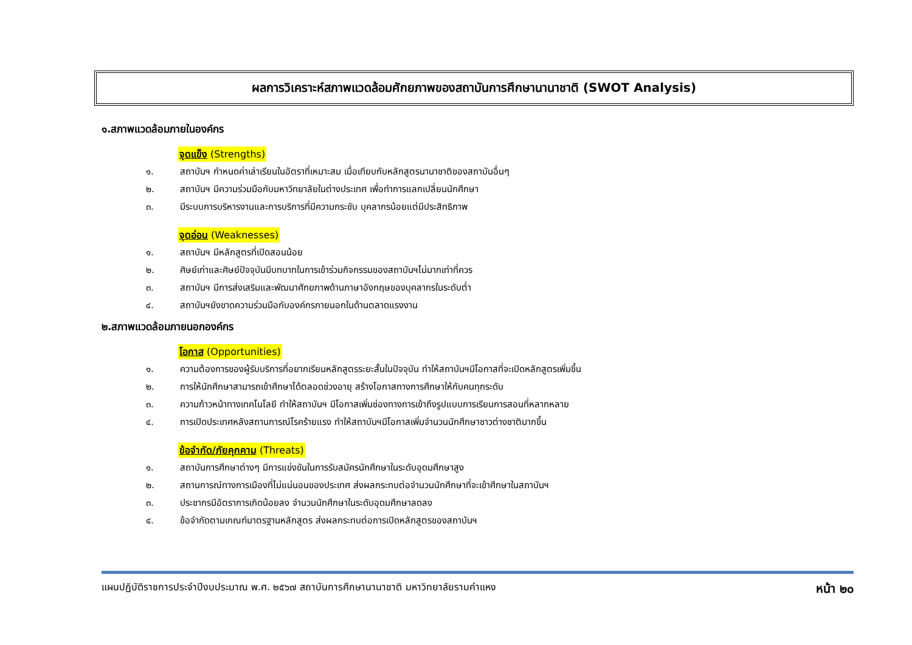ผลการวิเคราะห์สภาพแวดล้อมศักยภาพของสถาบันการศึกษานานาชาติ (SWOT Analysis)
๑.สภาพแวดล้อมภายในองค์กร
จุดแข็ง (Strengths)
๑. สถาบันฯ กำหนดค่าเล่าเรียนในอัตราที่เหมาะสม เมื่อเทียบกับหลักสูตรนานาชาติของสถาบันอื่นๆ
๒. สถาบันฯ มีความร่วมมือกับมหาวิทยาลัยในต่างประเทศ เพื่อทำการแลกเปลี่ยนนักศึกษา
๓. มีระบบการบริหารงานและการบริการที่มีความกระชับ บุคลากรน้อยแต่มีประสิทธิภาพ
จุดอ่อน (Weaknesses)
๑. สถาบันฯ มีหลักสูตรที่เปิดสอนน้อย
๒. ศิษย์เก่าและศิษย์ปัจจุบันมีบทบาทในการเข้าร่วมกิจกรรมของสถาบันฯไม่มากเท่าที่ควร
๓. สถาบันฯ มีการส่งเสริมและพัฒนาศักยภาพด้านภาษาอังกฤษของบุคลากรในระดับต่ำ
๔. สถาบันฯยังขาดความร่วมมือกับองค์กรภายนอกในด้านตลาดแรงงาน
๒.สภาพแวดล้อมภายนอกองค์กร
โอกาส (Opportunities)
๑. ความต้องการของผู้รับบริการที่อยากเรียนหลักสูตรระยะสั้นในปัจจุบัน ทำให้สถาบันฯมีโอกาสที่จะเปิดหลักสูตรเพิ่มขึ้น
๒. การให้นักศึกษาสามารถเข้าศึกษาได้ตลอดช่วงอายุ สร้างโอกาสทางการศึกษาให้กับคนทุกระดับ
๓. ความก้าวหน้าทางเทคโนโลยี ทำให้สถาบันฯ มีโอกาสเพิ่มช่องทางการเข้าถึงรูปแบบการเรียนการสอนที่หลากหลาย
๔. การเปิดประเทศหลังสถานการณ์โรคร้ายแรง ทำให้สถาบันฯมีโอกาสเพิ่มจำนวนนักศึกษาชาวต่างชาติมากขึ้น
ข้อจำกัด/ภัยคุกคาม (Threats)
๑. สถาบันการศึกษาต่างๆ มีการแข่งขันในการรับสมัครนักศึกษาในระดับอุดมศึกษาสูง
๒. สถานการณ์ทางการเมืองที่ไม่แน่นอนของประเทศ ส่งผลกระทบต่อจำนวนนักศึกษาที่จะเข้าศึกษาในสถาบันฯ
๓. ประชากรมีอัตราการเกิดน้อยลง จำนวนนักศึกษาในระดับอุดมศึกษาลดลง
๔. ข้อจำกัดตามเกณฑ์มาตรฐานหลักสูตร ส่งผลกระทบต่อการเปิดหลักสูตรของสถาบันฯ
แผนปฏิบัติราชการประจำปีงบประมาณ พ.ศ. ๒๕๖๗ สถาบันการศึกษานานาชาติ มหาวิทยาลัยรามคำแหง หน้า ๒๐